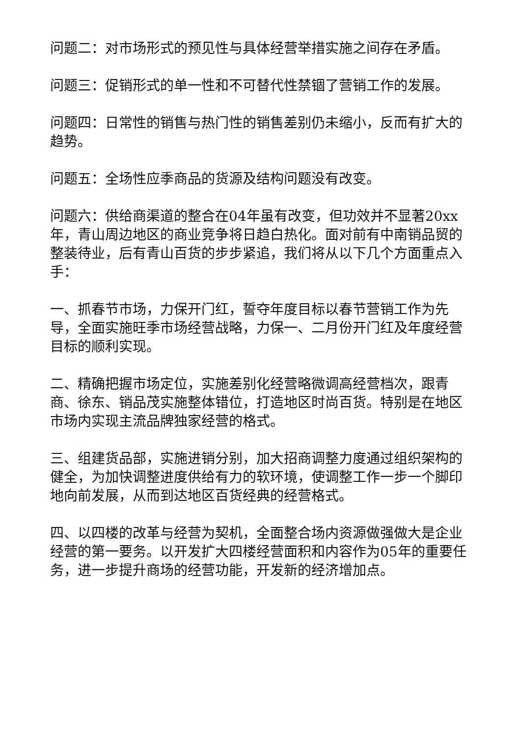问题二：对市场形式的预见性与具体经营举措实施之间存在矛盾。
问题三：促销形式的单一性和不可替代性禁锢了营销工作的发展。
问题四：日常性的销售与热门性的销售差别仍未缩小，反而有扩大的趋势。
问题五：全场性应季商品的货源及结构问题没有改变。
问题六：供给商渠道的整合在04年虽有改变，但功效并不显著20xx年，青山周边地区的商业竞争将日趋白热化。面对前有中南销品贸的整装待业，后有青山百货的步步紧追，我们将从以下几个方面重点入手：
一、抓春节市场，力保开门红，誓夺年度目标以春节营销工作为先导，全面实施旺季市场经营战略，力保一、二月份开门红及年度经营目标的顺利实现。
二、精确把握市场定位，实施差别化经营略微调高经营档次，跟青商、徐东、销品茂实施整体错位，打造地区时尚百货。特别是在地区市场内实现主流品牌独家经营的格式。
三、组建货品部，实施进销分别，加大招商调整力度通过组织架构的健全，为加快调整进度供给有力的软环境，使调整工作一步一个脚印地向前发展，从而到达地区百货经典的经营格式。
四、以四楼的改革与经营为契机，全面整合场内资源做强做大是企业经营的第一要务。以开发扩大四楼经营面积和内容作为05年的重要任务，进一步提升商场的经营功能，开发新的经济增加点。